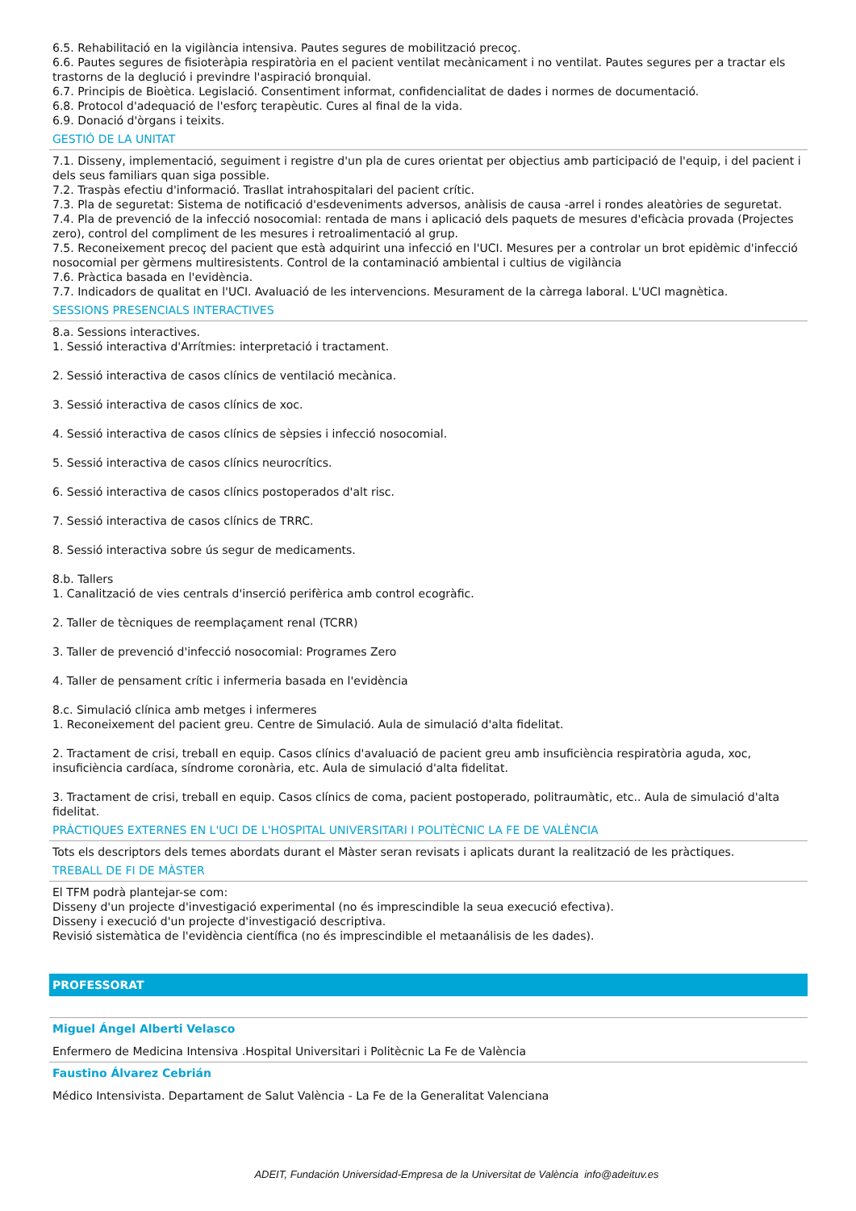6.5. Rehabilitació en la vigilància intensiva. Pautes segures de mobilització precoç.
6.6. Pautes segures de fisioteràpia respiratòria en el pacient ventilat mecànicament i no ventilat. Pautes segures per a tractar els trastorns de la deglució i previndre l'aspiració bronquial.
6.7. Principis de Bioètica. Legislació. Consentiment informat, confidencialitat de dades i normes de documentació.
6.8. Protocol d'adequació de l'esforç terapèutic. Cures al final de la vida.
6.9. Donació d'òrgans i teixits.
GESTIÓ DE LA UNITAT
7.1. Disseny, implementació, seguiment i registre d'un pla de cures orientat per objectius amb participació de l'equip, i del pacient i dels seus familiars quan siga possible.
7.2. Traspàs efectiu d'informació. Trasllat intrahospitalari del pacient crític.
7.3. Pla de seguretat: Sistema de notificació d'esdeveniments adversos, anàlisis de causa -arrel i rondes aleatòries de seguretat.
7.4. Pla de prevenció de la infecció nosocomial: rentada de mans i aplicació dels paquets de mesures d'eficàcia provada (Projectes zero), control del compliment de les mesures i retroalimentació al grup.
7.5. Reconeixement precoç del pacient que està adquirint una infecció en l'UCI. Mesures per a controlar un brot epidèmic d'infecció nosocomial per gèrmens multiresistents. Control de la contaminació ambiental i cultius de vigilància
7.6. Pràctica basada en l'evidència.
7.7. Indicadors de qualitat en l'UCI. Avaluació de les intervencions. Mesurament de la càrrega laboral. L'UCI magnètica.
SESSIONS PRESENCIALS INTERACTIVES
8.a. Sessions interactives.
1. Sessió interactiva d'Arrítmies: interpretació i tractament.
2. Sessió interactiva de casos clínics de ventilació mecànica.
3. Sessió interactiva de casos clínics de xoc.
4. Sessió interactiva de casos clínics de sèpsies i infecció nosocomial.
5. Sessió interactiva de casos clínics neurocrítics.
6. Sessió interactiva de casos clínics postoperados d'alt risc.
7. Sessió interactiva de casos clínics de TRRC.
8. Sessió interactiva sobre ús segur de medicaments.
8.b. Tallers
1. Canalització de vies centrals d'inserció perifèrica amb control ecogràfic.
2. Taller de tècniques de reemplaçament renal (TCRR)
3. Taller de prevenció d'infecció nosocomial: Programes Zero
4. Taller de pensament crític i infermeria basada en l'evidència
8.c. Simulació clínica amb metges i infermeres
1. Reconeixement del pacient greu. Centre de Simulació. Aula de simulació d'alta fidelitat.
2. Tractament de crisi, treball en equip. Casos clínics d'avaluació de pacient greu amb insuficiència respiratòria aguda, xoc, insuficiència cardíaca, síndrome coronària, etc. Aula de simulació d'alta fidelitat.
3. Tractament de crisi, treball en equip. Casos clínics de coma, pacient postoperado, politraumàtic, etc.. Aula de simulació d'alta fidelitat.
PRÀCTIQUES EXTERNES EN L'UCI DE L'HOSPITAL UNIVERSITARI I POLITÈCNIC LA FE DE VALÈNCIA
Tots els descriptors dels temes abordats durant el Màster seran revisats i aplicats durant la realització de les pràctiques.
TREBALL DE FI DE MÀSTER
El TFM podrà plantejar-se com:
Disseny d'un projecte d'investigació experimental (no és imprescindible la seua execució efectiva).
Disseny i execució d'un projecte d'investigació descriptiva.
Revisió sistemàtica de l'evidència científica (no és imprescindible el metaanálisis de les dades).
PROFESSORAT
Miguel Ángel Alberti Velasco
Enfermero de Medicina Intensiva .Hospital Universitari i Politècnic La Fe de València
Faustino Álvarez Cebrián
Médico Intensivista. Departament de Salut València - La Fe de la Generalitat Valenciana
ADEIT, Fundación Universidad-Empresa de la Universitat de València info@adeituv.es